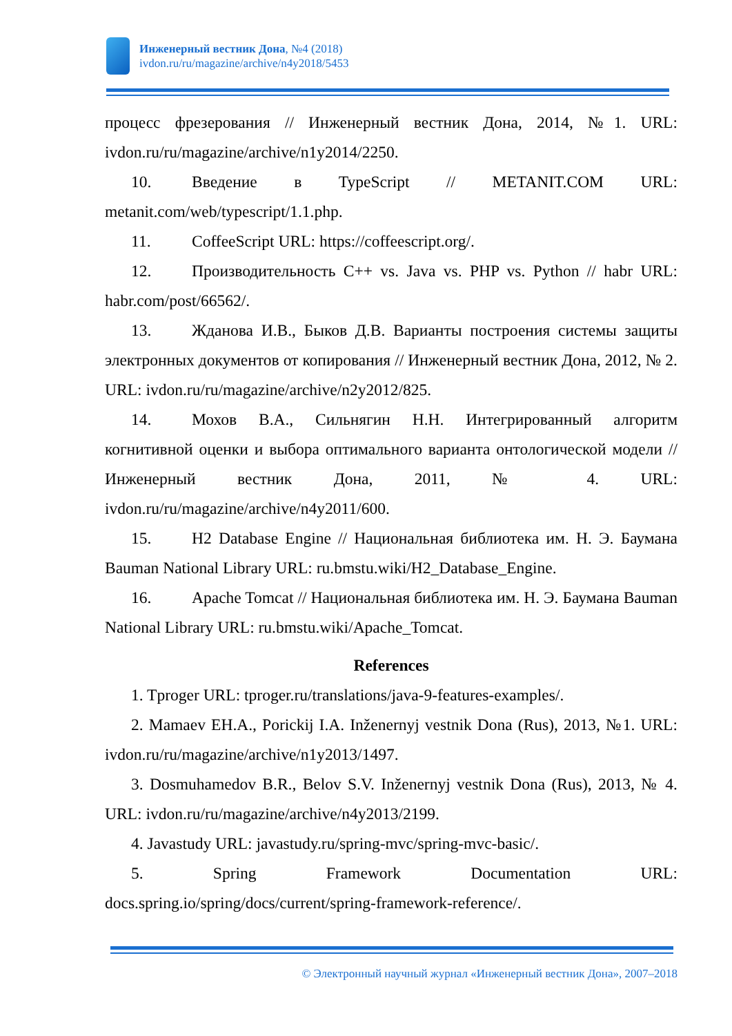Инженерный вестник Дона, №4 (2018)
ivdon.ru/ru/magazine/archive/n4y2018/5453
процесс фрезерования // Инженерный вестник Дона, 2014, №1. URL: ivdon.ru/ru/magazine/archive/n1y2014/2250.
10. Введение в TypeScript // METANIT.COM URL: metanit.com/web/typescript/1.1.php.
11. CoffeeScript URL: https://coffeescript.org/.
12. Производительность C++ vs. Java vs. PHP vs. Python // habr URL: habr.com/post/66562/.
13. Жданова И.В., Быков Д.В. Варианты построения системы защиты электронных документов от копирования // Инженерный вестник Дона, 2012, № 2. URL: ivdon.ru/ru/magazine/archive/n2y2012/825.
14. Мохов В.А., Сильнягин Н.Н. Интегрированный алгоритм когнитивной оценки и выбора оптимального варианта онтологической модели // Инженерный вестник Дона, 2011, № 4. URL: ivdon.ru/ru/magazine/archive/n4y2011/600.
15. H2 Database Engine // Национальная библиотека им. Н. Э. Баумана Bauman National Library URL: ru.bmstu.wiki/H2_Database_Engine.
16. Apache Tomcat // Национальная библиотека им. Н. Э. Баумана Bauman National Library URL: ru.bmstu.wiki/Apache_Tomcat.
References
1. Tproger URL: tproger.ru/translations/java-9-features-examples/.
2. Mamaev EH.A., Porickij I.A. Inženernyj vestnik Dona (Rus), 2013, №1. URL: ivdon.ru/ru/magazine/archive/n1y2013/1497.
3. Dosmuhamedov B.R., Belov S.V. Inženernyj vestnik Dona (Rus), 2013, № 4. URL: ivdon.ru/ru/magazine/archive/n4y2013/2199.
4. Javastudy URL: javastudy.ru/spring-mvc/spring-mvc-basic/.
5. Spring Framework Documentation URL: docs.spring.io/spring/docs/current/spring-framework-reference/.
© Электронный научный журнал «Инженерный вестник Дона», 2007–2018